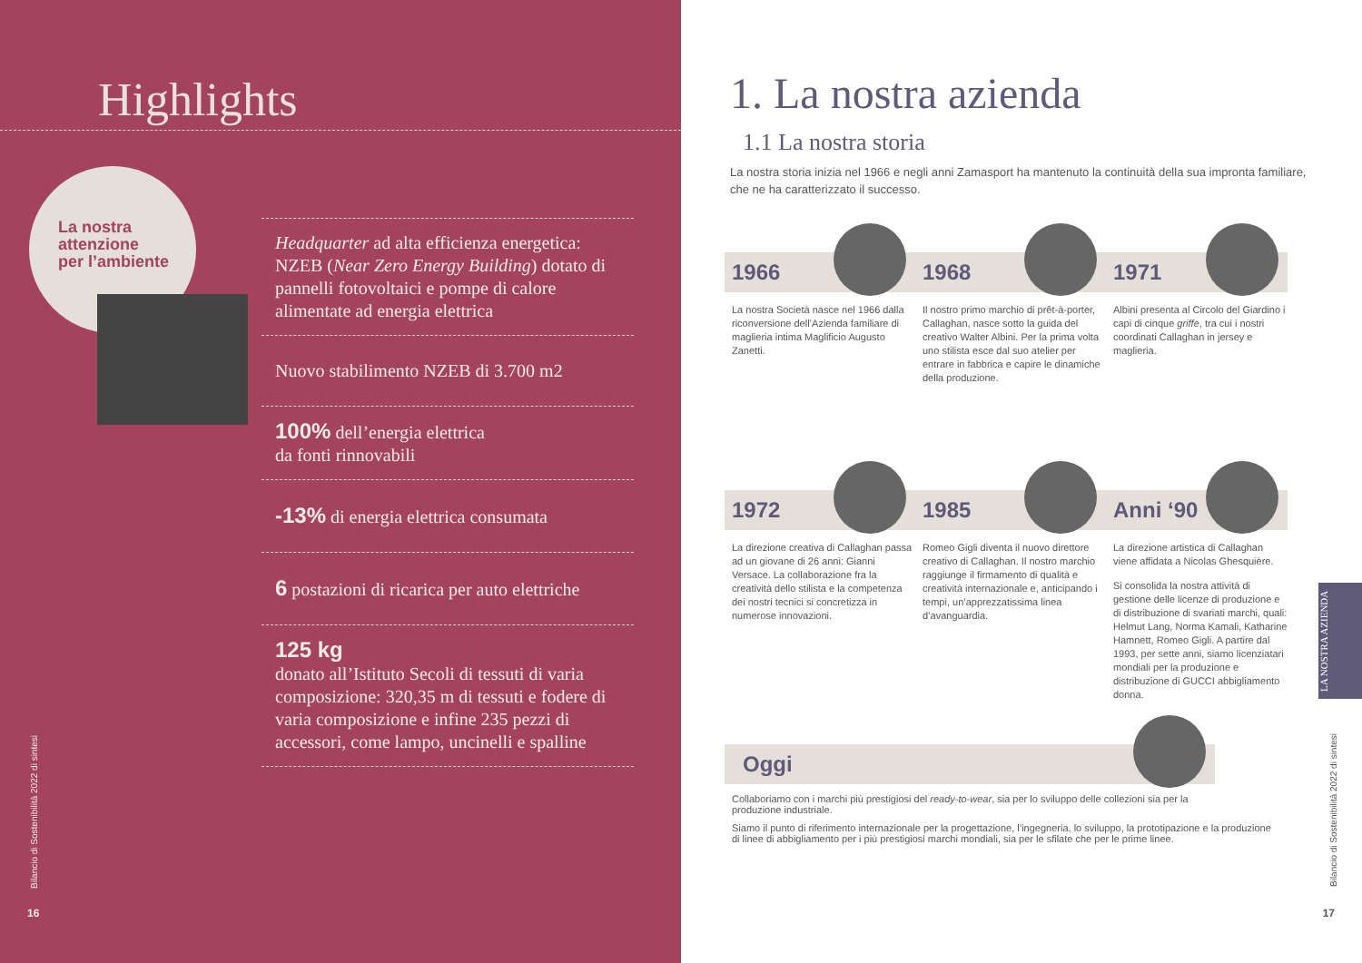Highlights
La nostra
attenzione
per l’ambiente
Headquarter ad alta efficienza energetica: NZEB (Near Zero Energy Building) dotato di pannelli fotovoltaici e pompe di calore alimentate ad energia elettrica
Nuovo stabilimento NZEB di 3.700 m2
100% dell’energia elettrica
da fonti rinnovabili
-13% di energia elettrica consumata
6 postazioni di ricarica per auto elettriche
125 kg
donato all’Istituto Secoli di tessuti di varia composizione: 320,35 m di tessuti e fodere di varia composizione e infine 235 pezzi di accessori, come lampo, uncinelli e spalline
Bilancio di Sostenibilità 2022 di sintesi
16
1. La nostra azienda
1.1 La nostra storia
La nostra storia inizia nel 1966 e negli anni Zamasport ha mantenuto la continuità della sua impronta familiare, che ne ha caratterizzato il successo.
1966
La nostra Società nasce nel 1966 dalla riconversione dell’Azienda familiare di maglieria intima Maglificio Augusto Zanetti.
1968
Il nostro primo marchio di prêt-à-porter, Callaghan, nasce sotto la guida del creativo Walter Albini. Per la prima volta uno stilista esce dal suo atelier per entrare in fabbrica e capire le dinamiche della produzione.
1971
Albini presenta al Circolo del Giardino i capi di cinque griffe, tra cui i nostri coordinati Callaghan in jersey e maglieria.
1972
La direzione creativa di Callaghan passa ad un giovane di 26 anni: Gianni Versace. La collaborazione fra la creatività dello stilista e la competenza dei nostri tecnici si concretizza in numerose innovazioni.
1985
Romeo Gigli diventa il nuovo direttore creativo di Callaghan. Il nostro marchio raggiunge il firmamento di qualità e creatività internazionale e, anticipando i tempi, un’apprezzatissima linea d’avanguardia.
Anni ‘90
La direzione artistica di Callaghan viene affidata a Nicolas Ghesquière.
Si consolida la nostra attività di gestione delle licenze di produzione e di distribuzione di svariati marchi, quali: Helmut Lang, Norma Kamali, Katharine Hamnett, Romeo Gigli. A partire dal 1993, per sette anni, siamo licenziatari mondiali per la produzione e distribuzione di GUCCI abbigliamento donna.
Oggi
Collaboriamo con i marchi più prestigiosi del ready-to-wear, sia per lo sviluppo delle collezioni sia per la produzione industriale.
Siamo il punto di riferimento internazionale per la progettazione, l’ingegneria, lo sviluppo, la prototipazione e la produzione di linee di abbigliamento per i più prestigiosi marchi mondiali, sia per le sfilate che per le prime linee.
LA NOSTRA AZIENDA
Bilancio di Sostenibilità 2022 di sintesi
17